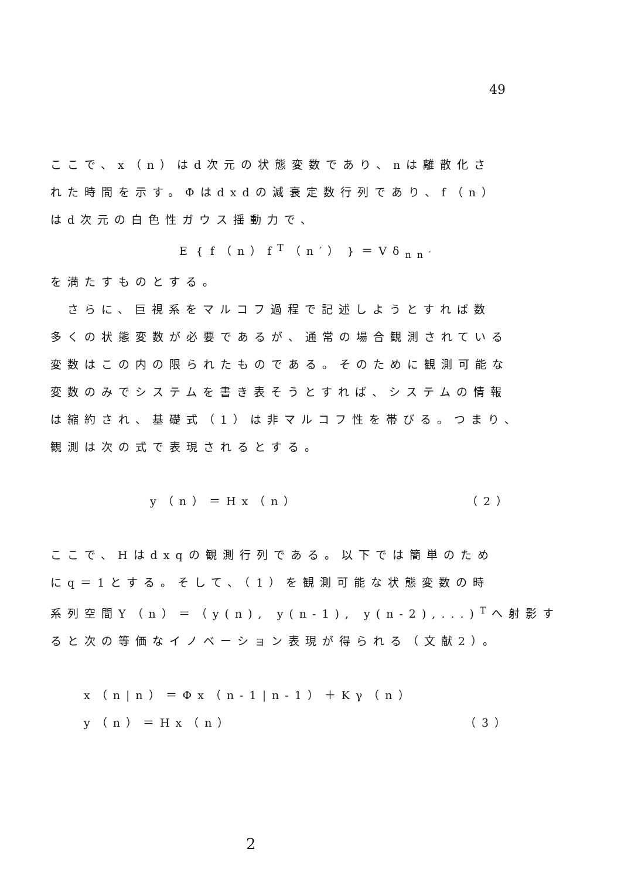49
ここで、x（n）はd次元の状態変数であり、nは離散化さ
れた時間を示す。Φはdxdの減衰定数行列であり、f（n）
はd次元の白色性ガウス揺動力で、
E｛f（n）f<sup>T</sup>（n′）｝＝Vδ<sub>nn′</sub>
を満たすものとする。
　さらに、巨視系をマルコフ過程で記述しようとすれば数
多くの状態変数が必要であるが、通常の場合観測されている
変数はこの内の限られたものである。そのために観測可能な
変数のみでシステムを書き表そうとすれば、システムの情報
は縮約され、基礎式（1）は非マルコフ性を帯びる。つまり、
観測は次の式で表現されるとする。
y（n）＝Hx（n） （2）
ここで、Hはdxqの観測行列である。以下では簡単のため
にq＝1とする。そして、（1）を観測可能な状態変数の時
系列空間Y（n）＝（y(n), y(n-1), y(n-2),...)<sup>T</sup>へ射影す
ると次の等価なイノベーション表現が得られる（文献2）。
x（n|n）＝Φx（n-1|n-1）＋Kγ（n）
y（n）＝Hx（n） （3）
2